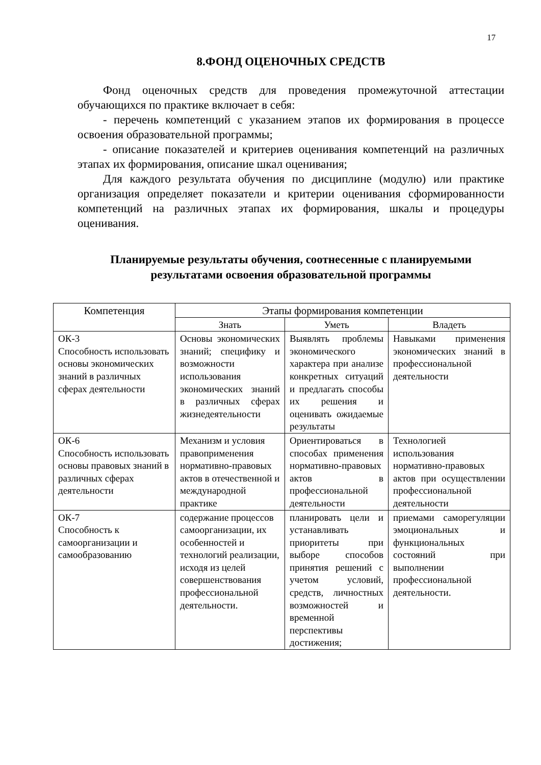17
8.ФОНД ОЦЕНОЧНЫХ СРЕДСТВ
Фонд оценочных средств для проведения промежуточной аттестации обучающихся по практике включает в себя:
- перечень компетенций с указанием этапов их формирования в процессе освоения образовательной программы;
- описание показателей и критериев оценивания компетенций на различных этапах их формирования, описание шкал оценивания;
Для каждого результата обучения по дисциплине (модулю) или практике организация определяет показатели и критерии оценивания сформированности компетенций на различных этапах их формирования, шкалы и процедуры оценивания.
Планируемые результаты обучения, соотнесенные с планируемыми результатами освоения образовательной программы
| Компетенция | Этапы формирования компетенции | | |
| --- | --- | --- | --- |
| | Знать | Уметь | Владеть |
| ОК-3 Способность использовать основы экономических знаний в различных сферах деятельности | Основы экономических знаний; специфику и возможности использования экономических знаний в различных сферах жизнедеятельности | Выявлять проблемы экономического характера при анализе конкретных ситуаций и предлагать способы их решения и оценивать ожидаемые результаты | Навыками применения экономических знаний в профессиональной деятельности |
| ОК-6 Способность использовать основы правовых знаний в различных сферах деятельности | Механизм и условия правоприменения нормативно-правовых актов в отечественной и международной практике | Ориентироваться в способах применения нормативно-правовых актов в профессиональной деятельности | Технологией использования нормативно-правовых актов при осуществлении профессиональной деятельности |
| ОК-7 Способность к самоорганизации и самообразованию | содержание процессов самоорганизации, их особенностей и технологий реализации, исходя из целей совершенствования профессиональной деятельности. | планировать цели и устанавливать приоритеты при выборе способов принятия решений с учетом условий, средств, личностных возможностей и временной перспективы достижения; | приемами саморегуляции эмоциональных и функциональных состояний при выполнении профессиональной деятельности. |